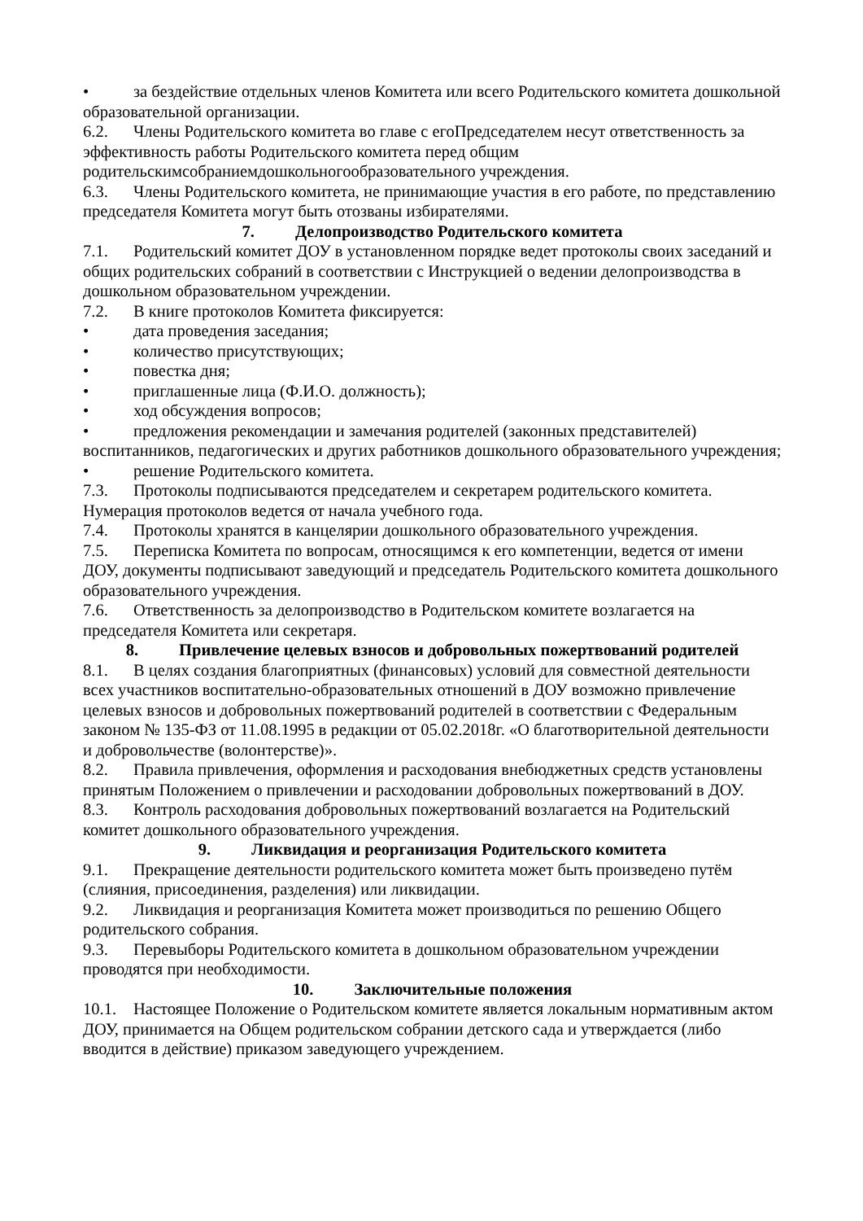• за бездействие отдельных членов Комитета или всего Родительского комитета дошкольной образовательной организации.
6.2. Члены Родительского комитета во главе с егоПредседателем несут ответственность за эффективность работы Родительского комитета перед общим родительскимсобраниемдошкольногообразовательного учреждения.
6.3. Члены Родительского комитета, не принимающие участия в его работе, по представлению председателя Комитета могут быть отозваны избирателями.
7. Делопроизводство Родительского комитета
7.1. Родительский комитет ДОУ в установленном порядке ведет протоколы своих заседаний и общих родительских собраний в соответствии с Инструкцией о ведении делопроизводства в дошкольном образовательном учреждении.
7.2. В книге протоколов Комитета фиксируется:
• дата проведения заседания;
• количество присутствующих;
• повестка дня;
• приглашенные лица (Ф.И.О. должность);
• ход обсуждения вопросов;
• предложения рекомендации и замечания родителей (законных представителей) воспитанников, педагогических и других работников дошкольного образовательного учреждения;
• решение Родительского комитета.
7.3. Протоколы подписываются председателем и секретарем родительского комитета. Нумерация протоколов ведется от начала учебного года.
7.4. Протоколы хранятся в канцелярии дошкольного образовательного учреждения.
7.5. Переписка Комитета по вопросам, относящимся к его компетенции, ведется от имени ДОУ, документы подписывают заведующий и председатель Родительского комитета дошкольного образовательного учреждения.
7.6. Ответственность за делопроизводство в Родительском комитете возлагается на председателя Комитета или секретаря.
8. Привлечение целевых взносов и добровольных пожертвований родителей
8.1. В целях создания благоприятных (финансовых) условий для совместной деятельности всех участников воспитательно-образовательных отношений в ДОУ возможно привлечение целевых взносов и добровольных пожертвований родителей в соответствии с Федеральным законом № 135-ФЗ от 11.08.1995 в редакции от 05.02.2018г. «О благотворительной деятельности и добровольчестве (волонтерстве)».
8.2. Правила привлечения, оформления и расходования внебюджетных средств установлены принятым Положением о привлечении и расходовании добровольных пожертвований в ДОУ.
8.3. Контроль расходования добровольных пожертвований возлагается на Родительский комитет дошкольного образовательного учреждения.
9. Ликвидация и реорганизация Родительского комитета
9.1. Прекращение деятельности родительского комитета может быть произведено путём (слияния, присоединения, разделения) или ликвидации.
9.2. Ликвидация и реорганизация Комитета может производиться по решению Общего родительского собрания.
9.3. Перевыборы Родительского комитета в дошкольном образовательном учреждении проводятся при необходимости.
10. Заключительные положения
10.1. Настоящее Положение о Родительском комитете является локальным нормативным актом ДОУ, принимается на Общем родительском собрании детского сада и утверждается (либо вводится в действие) приказом заведующего учреждением.